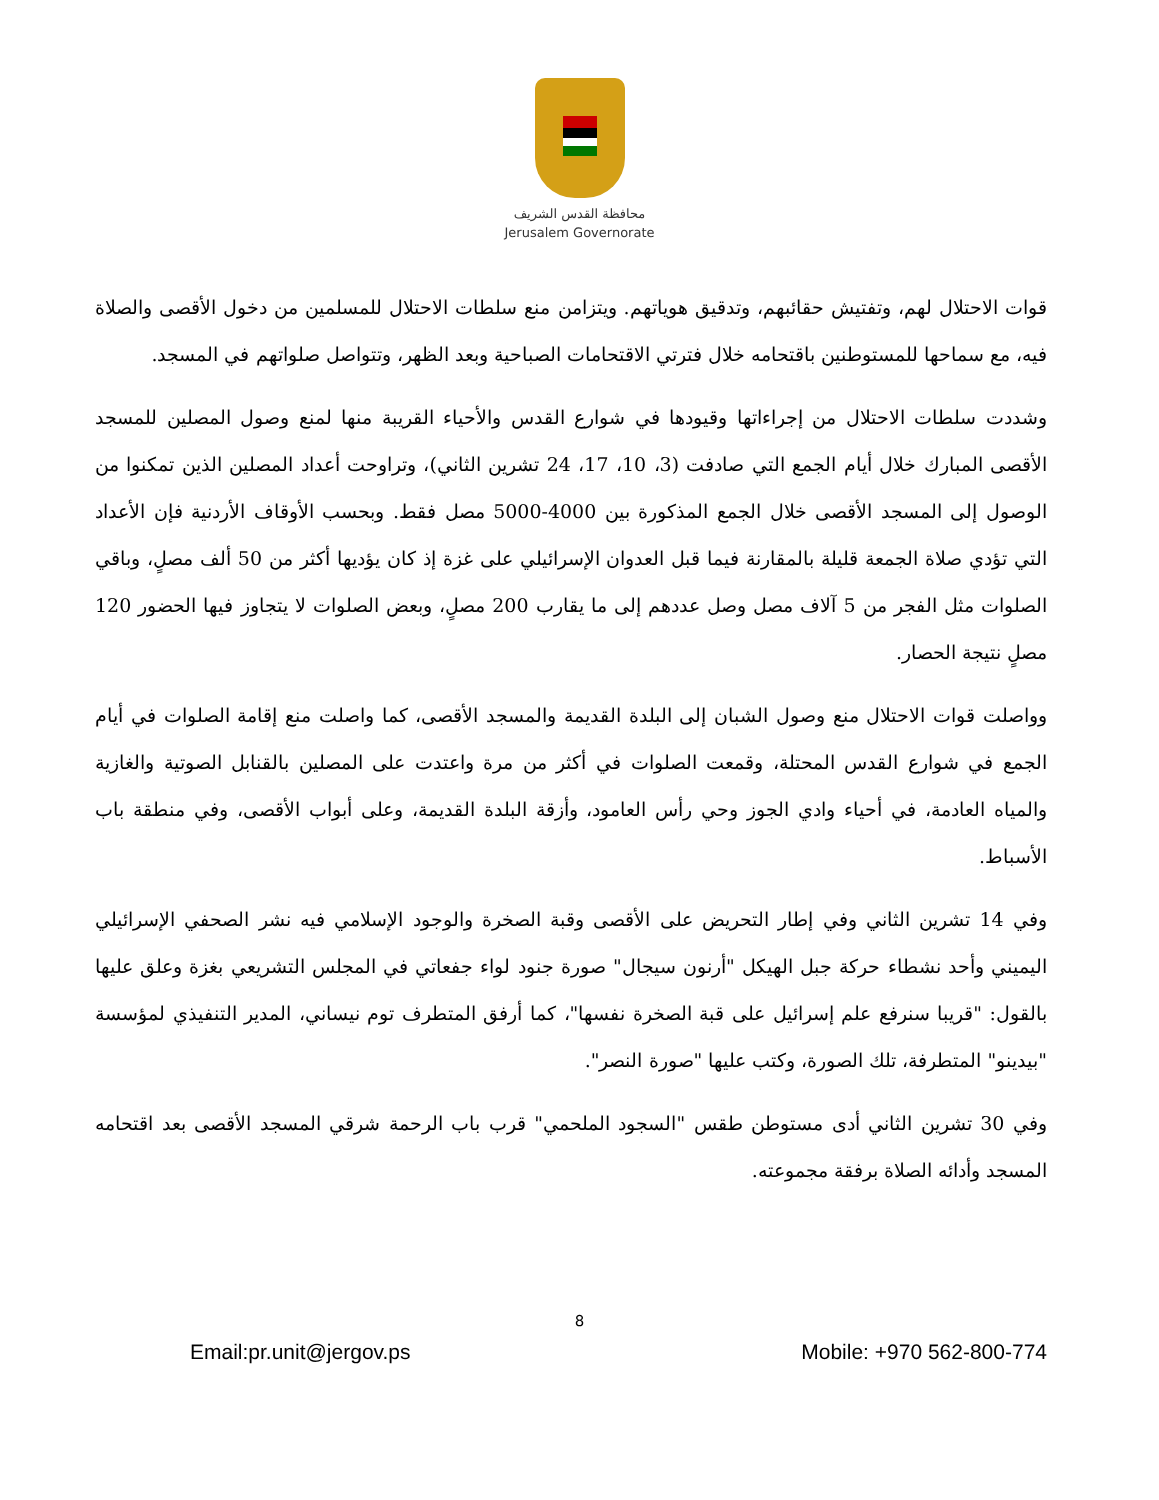محافظة القدس الشريف
Jerusalem Governorate
قوات الاحتلال لهم، وتفتيش حقائبهم، وتدقيق هوياتهم. ويتزامن منع سلطات الاحتلال للمسلمين من دخول الأقصى والصلاة فيه، مع سماحها للمستوطنين باقتحامه خلال فترتي الاقتحامات الصباحية وبعد الظهر، وتتواصل صلواتهم في المسجد.
وشددت سلطات الاحتلال من إجراءاتها وقيودها في شوارع القدس والأحياء القريبة منها لمنع وصول المصلين للمسجد الأقصى المبارك خلال أيام الجمع التي صادفت (3، 10، 17، 24 تشرين الثاني)، وتراوحت أعداد المصلين الذين تمكنوا من الوصول إلى المسجد الأقصى خلال الجمع المذكورة بين 4000-5000 مصل فقط. وبحسب الأوقاف الأردنية فإن الأعداد التي تؤدي صلاة الجمعة قليلة بالمقارنة فيما قبل العدوان الإسرائيلي على غزة إذ كان يؤديها أكثر من 50 ألف مصلٍ، وباقي الصلوات مثل الفجر من 5 آلاف مصل وصل عددهم إلى ما يقارب 200 مصلٍ، وبعض الصلوات لا يتجاوز فيها الحضور 120 مصلٍ نتيجة الحصار.
وواصلت قوات الاحتلال منع وصول الشبان إلى البلدة القديمة والمسجد الأقصى، كما واصلت منع إقامة الصلوات في أيام الجمع في شوارع القدس المحتلة، وقمعت الصلوات في أكثر من مرة واعتدت على المصلين بالقنابل الصوتية والغازية والمياه العادمة، في أحياء وادي الجوز وحي رأس العامود، وأزقة البلدة القديمة، وعلى أبواب الأقصى، وفي منطقة باب الأسباط.
وفي 14 تشرين الثاني وفي إطار التحريض على الأقصى وقبة الصخرة والوجود الإسلامي فيه نشر الصحفي الإسرائيلي اليميني وأحد نشطاء حركة جبل الهيكل "أرنون سيجال" صورة جنود لواء جفعاتي في المجلس التشريعي بغزة وعلق عليها بالقول: "قريبا سنرفع علم إسرائيل على قبة الصخرة نفسها"، كما أرفق المتطرف توم نيساني، المدير التنفيذي لمؤسسة "بيدينو" المتطرفة، تلك الصورة، وكتب عليها "صورة النصر".
وفي 30 تشرين الثاني أدى مستوطن طقس "السجود الملحمي" قرب باب الرحمة شرقي المسجد الأقصى بعد اقتحامه المسجد وأدائه الصلاة برفقة مجموعته.
8
Email:pr.unit@jergov.ps Mobile: +970 562-800-774